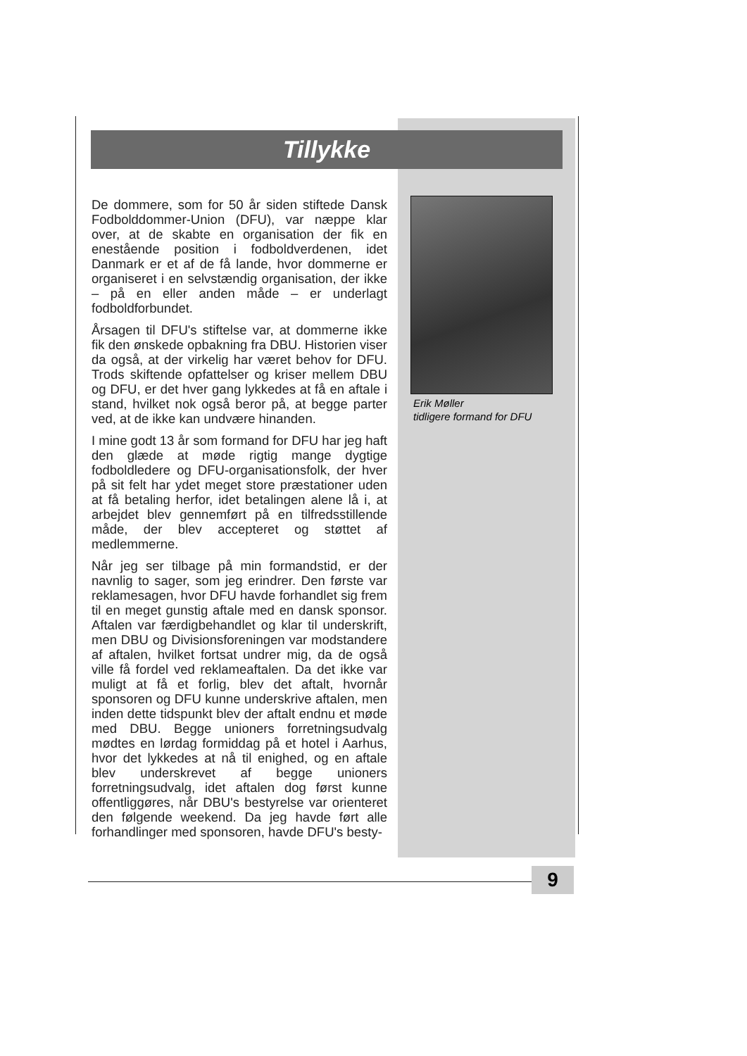Tillykke
De dommere, som for 50 år siden stiftede Dansk Fodbolddommer-Union (DFU), var næppe klar over, at de skabte en organisation der fik en enestående position i fodboldverdenen, idet Danmark er et af de få lande, hvor dommerne er organiseret i en selvstændig organisation, der ikke – på en eller anden måde – er underlagt fodboldforbundet.
Årsagen til DFU's stiftelse var, at dommerne ikke fik den ønskede opbakning fra DBU. Historien viser da også, at der virkelig har været behov for DFU. Trods skiftende opfattelser og kriser mellem DBU og DFU, er det hver gang lykkedes at få en aftale i stand, hvilket nok også beror på, at begge parter ved, at de ikke kan undvære hinanden.
I mine godt 13 år som formand for DFU har jeg haft den glæde at møde rigtig mange dygtige fodboldledere og DFU-organisationsfolk, der hver på sit felt har ydet meget store præstationer uden at få betaling herfor, idet betalingen alene lå i, at arbejdet blev gennemført på en tilfredsstillende måde, der blev accepteret og støttet af medlemmerne.
Når jeg ser tilbage på min formandstid, er der navnlig to sager, som jeg erindrer. Den første var reklamesagen, hvor DFU havde forhandlet sig frem til en meget gunstig aftale med en dansk sponsor. Aftalen var færdigbehandlet og klar til underskrift, men DBU og Divisionsforeningen var modstandere af aftalen, hvilket fortsat undrer mig, da de også ville få fordel ved reklameaftalen. Da det ikke var muligt at få et forlig, blev det aftalt, hvornår sponsoren og DFU kunne underskrive aftalen, men inden dette tidspunkt blev der aftalt endnu et møde med DBU. Begge unioners forretningsudvalg mødtes en lørdag formiddag på et hotel i Aarhus, hvor det lykkedes at nå til enighed, og en aftale blev underskrevet af begge unioners forretningsudvalg, idet aftalen dog først kunne offentliggøres, når DBU's bestyrelse var orienteret den følgende weekend. Da jeg havde ført alle forhandlinger med sponsoren, havde DFU's besty-
Erik Møller
tidligere formand for DFU
9